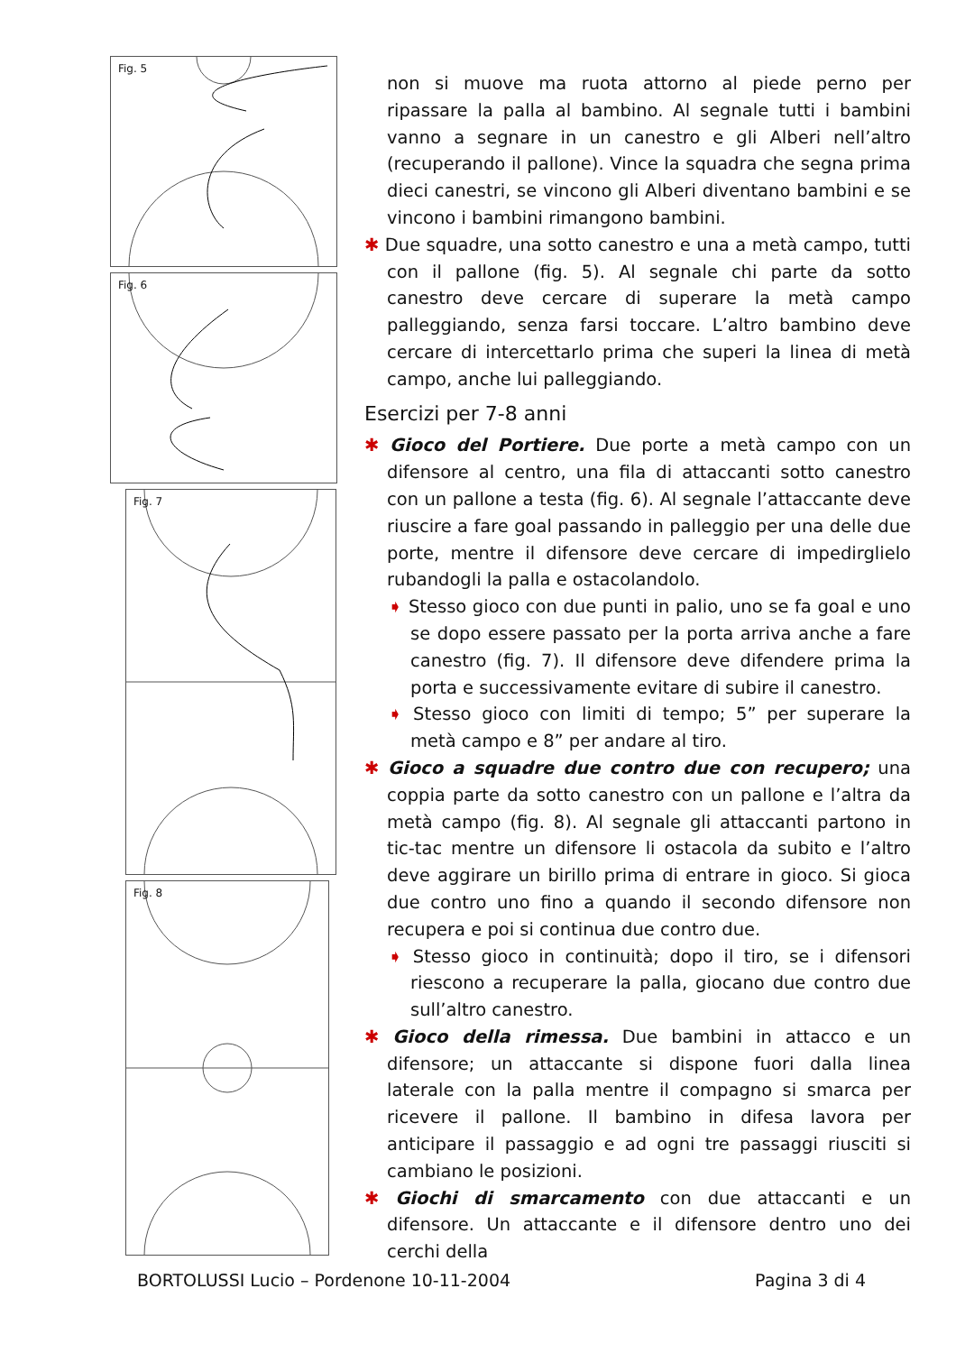Fig. 5
Fig. 6
Fig. 7
Fig. 8
non si muove ma ruota attorno al piede perno per ripassare la palla al bambino. Al segnale tutti i bambini vanno a segnare in un canestro e gli Alberi nell’altro (recuperando il pallone). Vince la squadra che segna prima dieci canestri, se vincono gli Alberi diventano bambini e se vincono i bambini rimangono bambini.
✱ Due squadre, una sotto canestro e una a metà campo, tutti con il pallone (fig. 5). Al segnale chi parte da sotto canestro deve cercare di superare la metà campo palleggiando, senza farsi toccare. L’altro bambino deve cercare di intercettarlo prima che superi la linea di metà campo, anche lui palleggiando.
Esercizi per 7-8 anni
✱ Gioco del Portiere. Due porte a metà campo con un difensore al centro, una fila di attaccanti sotto canestro con un pallone a testa (fig. 6). Al segnale l’attaccante deve riuscire a fare goal passando in palleggio per una delle due porte, mentre il difensore deve cercare di impedirglielo rubandogli la palla e ostacolandolo.
➧ Stesso gioco con due punti in palio, uno se fa goal e uno se dopo essere passato per la porta arriva anche a fare canestro (fig. 7). Il difensore deve difendere prima la porta e successivamente evitare di subire il canestro.
➧ Stesso gioco con limiti di tempo; 5” per superare la metà campo e 8” per andare al tiro.
✱ Gioco a squadre due contro due con recupero; una coppia parte da sotto canestro con un pallone e l’altra da metà campo (fig. 8). Al segnale gli attaccanti partono in tic-tac mentre un difensore li ostacola da subito e l’altro deve aggirare un birillo prima di entrare in gioco. Si gioca due contro uno fino a quando il secondo difensore non recupera e poi si continua due contro due.
➧ Stesso gioco in continuità; dopo il tiro, se i difensori riescono a recuperare la palla, giocano due contro due sull’altro canestro.
✱ Gioco della rimessa. Due bambini in attacco e un difensore; un attaccante si dispone fuori dalla linea laterale con la palla mentre il compagno si smarca per ricevere il pallone. Il bambino in difesa lavora per anticipare il passaggio e ad ogni tre passaggi riusciti si cambiano le posizioni.
✱ Giochi di smarcamento con due attaccanti e un difensore. Un attaccante e il difensore dentro uno dei cerchi della
BORTOLUSSI Lucio – Pordenone 10-11-2004 Pagina 3 di 4